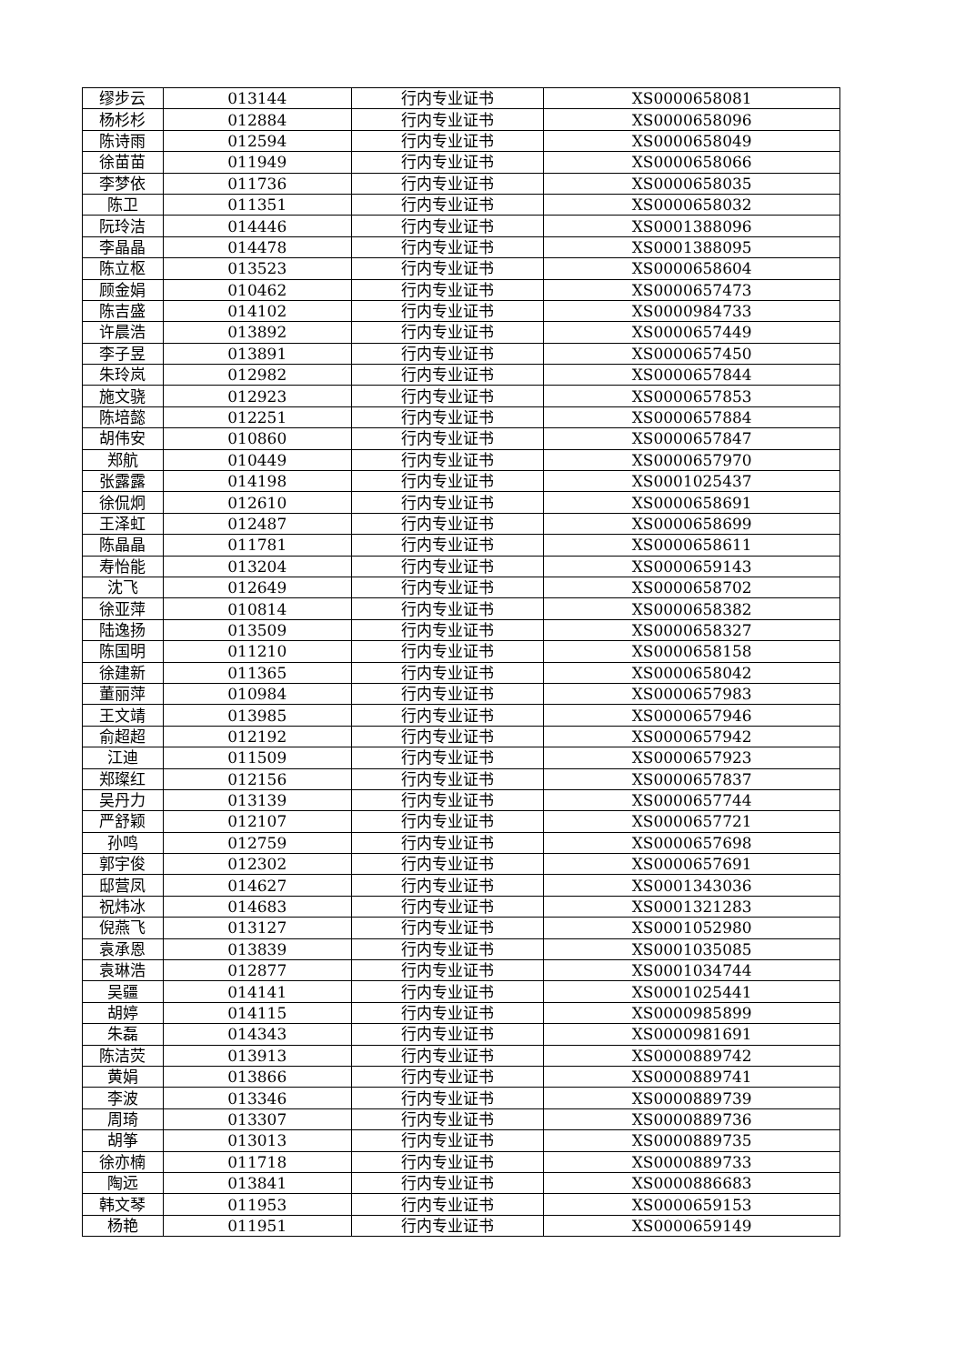| 缪步云 | 013144 | 行内专业证书 | XS0000658081 |
| 杨杉杉 | 012884 | 行内专业证书 | XS0000658096 |
| 陈诗雨 | 012594 | 行内专业证书 | XS0000658049 |
| 徐苗苗 | 011949 | 行内专业证书 | XS0000658066 |
| 李梦依 | 011736 | 行内专业证书 | XS0000658035 |
| 陈卫 | 011351 | 行内专业证书 | XS0000658032 |
| 阮玲洁 | 014446 | 行内专业证书 | XS0001388096 |
| 李晶晶 | 014478 | 行内专业证书 | XS0001388095 |
| 陈立枢 | 013523 | 行内专业证书 | XS0000658604 |
| 顾金娟 | 010462 | 行内专业证书 | XS0000657473 |
| 陈吉盛 | 014102 | 行内专业证书 | XS0000984733 |
| 许晨浩 | 013892 | 行内专业证书 | XS0000657449 |
| 李子昱 | 013891 | 行内专业证书 | XS0000657450 |
| 朱玲岚 | 012982 | 行内专业证书 | XS0000657844 |
| 施文骁 | 012923 | 行内专业证书 | XS0000657853 |
| 陈培懿 | 012251 | 行内专业证书 | XS0000657884 |
| 胡伟安 | 010860 | 行内专业证书 | XS0000657847 |
| 郑航 | 010449 | 行内专业证书 | XS0000657970 |
| 张露露 | 014198 | 行内专业证书 | XS0001025437 |
| 徐侃炯 | 012610 | 行内专业证书 | XS0000658691 |
| 王泽虹 | 012487 | 行内专业证书 | XS0000658699 |
| 陈晶晶 | 011781 | 行内专业证书 | XS0000658611 |
| 寿怡能 | 013204 | 行内专业证书 | XS0000659143 |
| 沈飞 | 012649 | 行内专业证书 | XS0000658702 |
| 徐亚萍 | 010814 | 行内专业证书 | XS0000658382 |
| 陆逸扬 | 013509 | 行内专业证书 | XS0000658327 |
| 陈国明 | 011210 | 行内专业证书 | XS0000658158 |
| 徐建新 | 011365 | 行内专业证书 | XS0000658042 |
| 董丽萍 | 010984 | 行内专业证书 | XS0000657983 |
| 王文靖 | 013985 | 行内专业证书 | XS0000657946 |
| 俞超超 | 012192 | 行内专业证书 | XS0000657942 |
| 江迪 | 011509 | 行内专业证书 | XS0000657923 |
| 郑璨红 | 012156 | 行内专业证书 | XS0000657837 |
| 吴丹力 | 013139 | 行内专业证书 | XS0000657744 |
| 严舒颖 | 012107 | 行内专业证书 | XS0000657721 |
| 孙鸣 | 012759 | 行内专业证书 | XS0000657698 |
| 郭宇俊 | 012302 | 行内专业证书 | XS0000657691 |
| 邸营凤 | 014627 | 行内专业证书 | XS0001343036 |
| 祝炜冰 | 014683 | 行内专业证书 | XS0001321283 |
| 倪燕飞 | 013127 | 行内专业证书 | XS0001052980 |
| 袁承恩 | 013839 | 行内专业证书 | XS0001035085 |
| 袁琳浩 | 012877 | 行内专业证书 | XS0001034744 |
| 吴疆 | 014141 | 行内专业证书 | XS0001025441 |
| 胡婷 | 014115 | 行内专业证书 | XS0000985899 |
| 朱磊 | 014343 | 行内专业证书 | XS0000981691 |
| 陈洁荧 | 013913 | 行内专业证书 | XS0000889742 |
| 黄娟 | 013866 | 行内专业证书 | XS0000889741 |
| 李波 | 013346 | 行内专业证书 | XS0000889739 |
| 周琦 | 013307 | 行内专业证书 | XS0000889736 |
| 胡筝 | 013013 | 行内专业证书 | XS0000889735 |
| 徐亦楠 | 011718 | 行内专业证书 | XS0000889733 |
| 陶远 | 013841 | 行内专业证书 | XS0000886683 |
| 韩文琴 | 011953 | 行内专业证书 | XS0000659153 |
| 杨艳 | 011951 | 行内专业证书 | XS0000659149 |